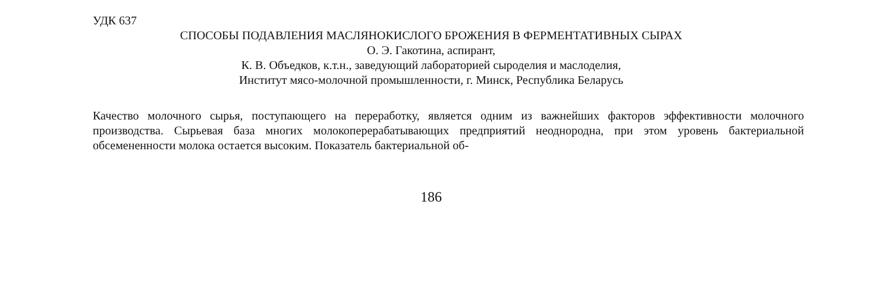УДК 637
СПОСОБЫ ПОДАВЛЕНИЯ МАСЛЯНОКИСЛОГО БРОЖЕНИЯ В ФЕРМЕНТАТИВНЫХ СЫРАХ
О. Э. Гакотина, аспирант,
К. В. Объедков, к.т.н., заведующий лабораторией сыроделия и маслоделия,
Институт мясо-молочной промышленности, г. Минск, Республика Беларусь
Качество молочного сырья, поступающего на переработку, является одним из важнейших факторов эффективности молочного производства. Сырьевая база многих молокоперерабатывающих предприятий неоднородна, при этом уровень бактериальной обсемененности молока остается высоким. Показатель бактериальной об-
186